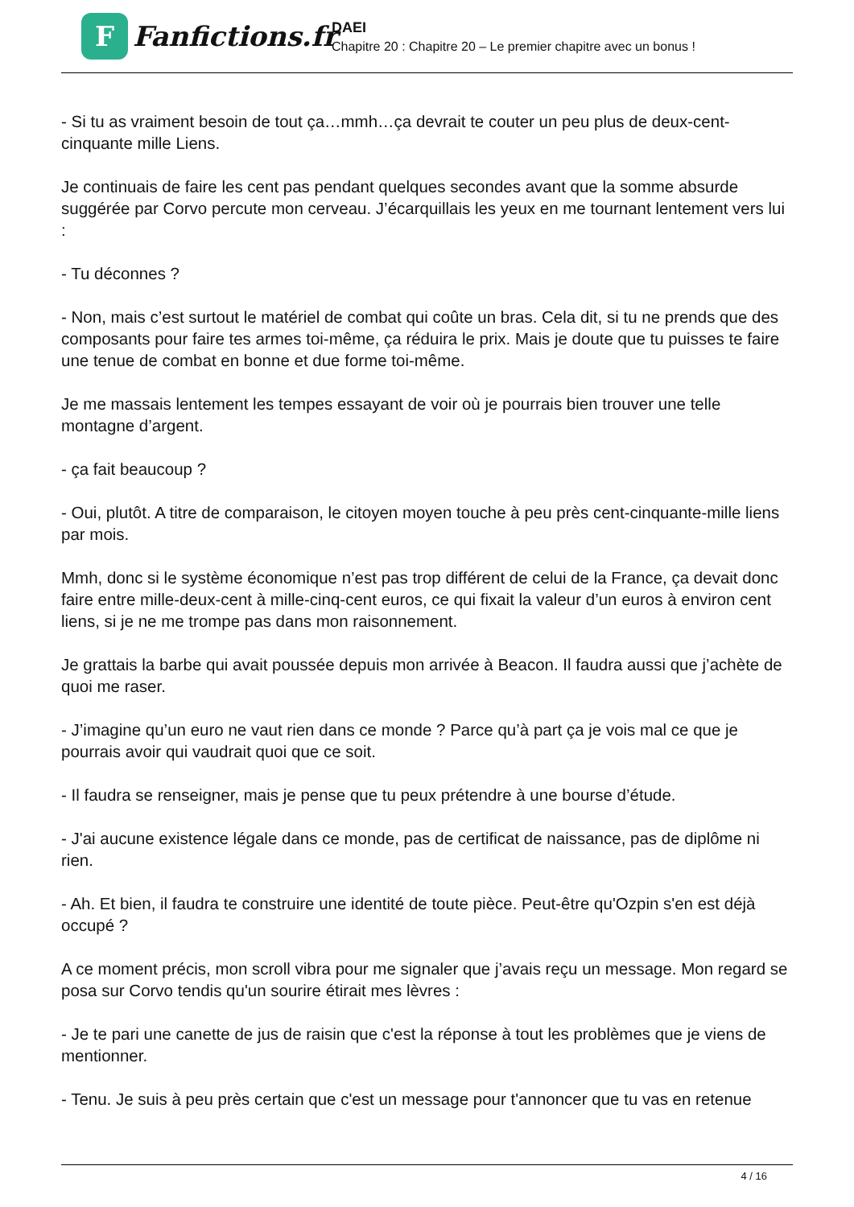F
Fanfictions.fr
DAEI
Chapitre 20 : Chapitre 20 – Le premier chapitre avec un bonus !
- Si tu as vraiment besoin de tout ça…mmh…ça devrait te couter un peu plus de deux-cent-cinquante mille Liens.
Je continuais de faire les cent pas pendant quelques secondes avant que la somme absurde suggérée par Corvo percute mon cerveau. J’écarquillais les yeux en me tournant lentement vers lui :
- Tu déconnes ?
- Non, mais c’est surtout le matériel de combat qui coûte un bras. Cela dit, si tu ne prends que des composants pour faire tes armes toi-même, ça réduira le prix. Mais je doute que tu puisses te faire une tenue de combat en bonne et due forme toi-même.
Je me massais lentement les tempes essayant de voir où je pourrais bien trouver une telle montagne d’argent.
- ça fait beaucoup ?
- Oui, plutôt. A titre de comparaison, le citoyen moyen touche à peu près cent-cinquante-mille liens par mois.
Mmh, donc si le système économique n’est pas trop différent de celui de la France, ça devait donc faire entre mille-deux-cent à mille-cinq-cent euros, ce qui fixait la valeur d’un euros à environ cent liens, si je ne me trompe pas dans mon raisonnement.
Je grattais la barbe qui avait poussée depuis mon arrivée à Beacon. Il faudra aussi que j’achète de quoi me raser.
- J’imagine qu’un euro ne vaut rien dans ce monde ? Parce qu’à part ça je vois mal ce que je pourrais avoir qui vaudrait quoi que ce soit.
- Il faudra se renseigner, mais je pense que tu peux prétendre à une bourse d’étude.
- J'ai aucune existence légale dans ce monde, pas de certificat de naissance, pas de diplôme ni rien.
- Ah. Et bien, il faudra te construire une identité de toute pièce. Peut-être qu'Ozpin s'en est déjà occupé ?
A ce moment précis, mon scroll vibra pour me signaler que j’avais reçu un message. Mon regard se posa sur Corvo tendis qu'un sourire étirait mes lèvres :
- Je te pari une canette de jus de raisin que c'est la réponse à tout les problèmes que je viens de mentionner.
- Tenu. Je suis à peu près certain que c'est un message pour t'annoncer que tu vas en retenue
4 / 16